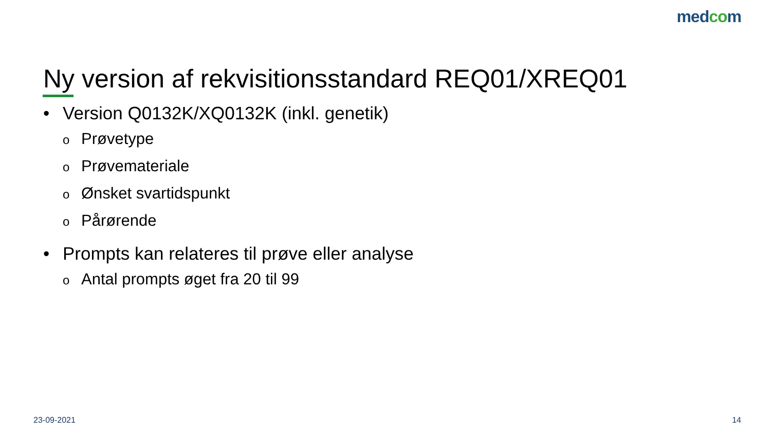medcom
Ny version af rekvisitionsstandard REQ01/XREQ01
• Version Q0132K/XQ0132K (inkl. genetik)
o Prøvetype
o Prøvemateriale
o Ønsket svartidspunkt
o Pårørende
• Prompts kan relateres til prøve eller analyse
o Antal prompts øget fra 20 til 99
23-09-2021 14